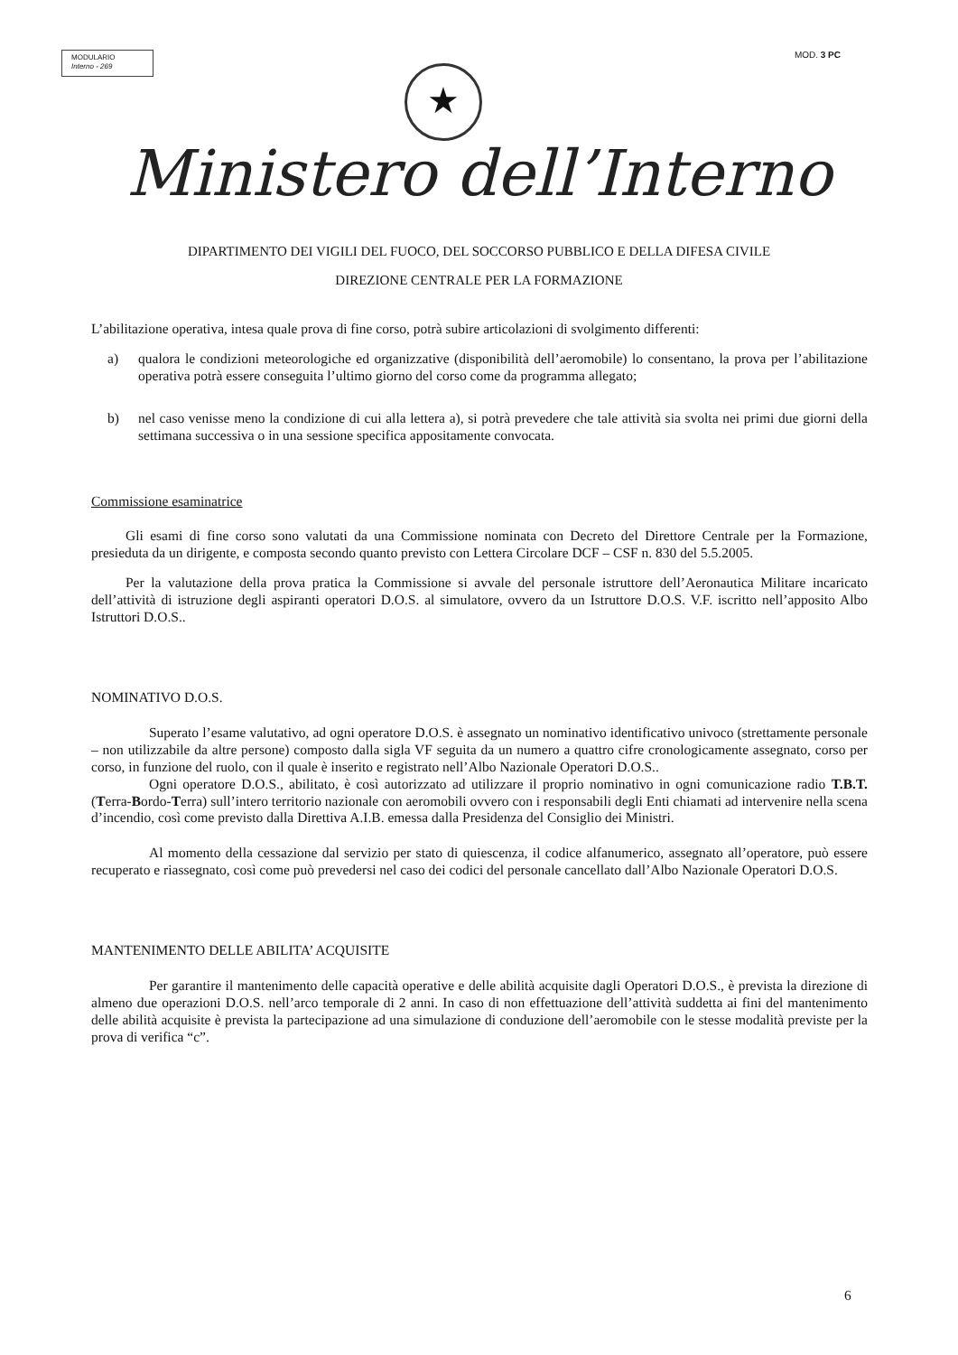MODULARIO
Interno - 269
MOD. 3 PC
★
Ministero dell’Interno
DIPARTIMENTO DEI VIGILI DEL FUOCO, DEL SOCCORSO PUBBLICO E DELLA DIFESA CIVILE
DIREZIONE CENTRALE PER LA FORMAZIONE
L’abilitazione operativa, intesa quale prova di fine corso, potrà subire articolazioni di svolgimento differenti:
a) qualora le condizioni meteorologiche ed organizzative (disponibilità dell’aeromobile) lo consentano, la prova per l’abilitazione operativa potrà essere conseguita l’ultimo giorno del corso come da programma allegato;
b) nel caso venisse meno la condizione di cui alla lettera a), si potrà prevedere che tale attività sia svolta nei primi due giorni della settimana successiva o in una sessione specifica appositamente convocata.
Commissione esaminatrice
Gli esami di fine corso sono valutati da una Commissione nominata con Decreto del Direttore Centrale per la Formazione, presieduta da un dirigente, e composta secondo quanto previsto con Lettera Circolare DCF – CSF n. 830 del 5.5.2005.
Per la valutazione della prova pratica la Commissione si avvale del personale istruttore dell’Aeronautica Militare incaricato dell’attività di istruzione degli aspiranti operatori D.O.S. al simulatore, ovvero da un Istruttore D.O.S. V.F. iscritto nell’apposito Albo Istruttori D.O.S..
NOMINATIVO D.O.S.
Superato l’esame valutativo, ad ogni operatore D.O.S. è assegnato un nominativo identificativo univoco (strettamente personale – non utilizzabile da altre persone) composto dalla sigla VF seguita da un numero a quattro cifre cronologicamente assegnato, corso per corso, in funzione del ruolo, con il quale è inserito e registrato nell’Albo Nazionale Operatori D.O.S..
Ogni operatore D.O.S., abilitato, è così autorizzato ad utilizzare il proprio nominativo in ogni comunicazione radio T.B.T. (Terra-Bordo-Terra) sull’intero territorio nazionale con aeromobili ovvero con i responsabili degli Enti chiamati ad intervenire nella scena d’incendio, così come previsto dalla Direttiva A.I.B. emessa dalla Presidenza del Consiglio dei Ministri.
Al momento della cessazione dal servizio per stato di quiescenza, il codice alfanumerico, assegnato all’operatore, può essere recuperato e riassegnato, così come può prevedersi nel caso dei codici del personale cancellato dall’Albo Nazionale Operatori D.O.S.
MANTENIMENTO DELLE ABILITA’ ACQUISITE
Per garantire il mantenimento delle capacità operative e delle abilità acquisite dagli Operatori D.O.S., è prevista la direzione di almeno due operazioni D.O.S. nell’arco temporale di 2 anni. In caso di non effettuazione dell’attività suddetta ai fini del mantenimento delle abilità acquisite è prevista la partecipazione ad una simulazione di conduzione dell’aeromobile con le stesse modalità previste per la prova di verifica “c”.
6